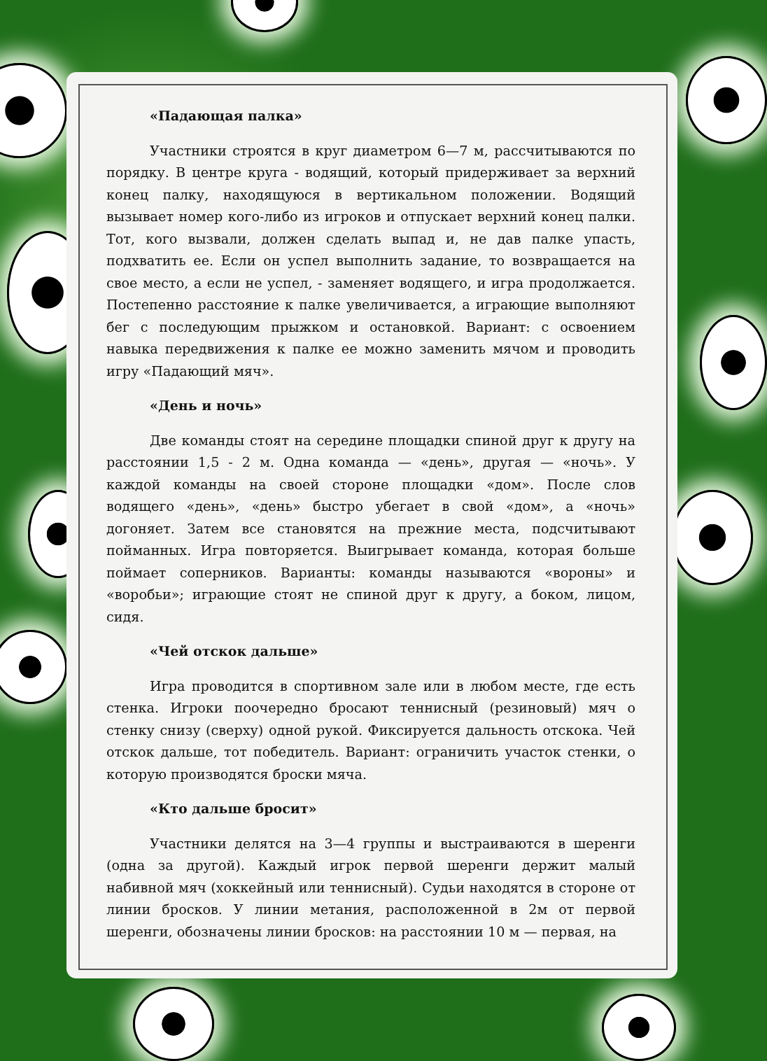«Падающая палка»
Участники строятся в круг диаметром 6—7 м, рассчитываются по порядку. В центре круга - водящий, который придерживает за верхний конец палку, находящуюся в вертикальном положении. Водящий вызывает номер кого-либо из игроков и отпускает верхний конец палки. Тот, кого вызвали, должен сделать выпад и, не дав палке упасть, подхватить ее. Если он успел выполнить задание, то возвращается на свое место, а если не успел, - заменяет водящего, и игра продолжается. Постепенно расстояние к палке увеличивается, а играющие выполняют бег с последующим прыжком и остановкой. Вариант: с освоением навыка передвижения к палке ее можно заменить мячом и проводить игру «Падающий мяч».
«День и ночь»
Две команды стоят на середине площадки спиной друг к другу на расстоянии 1,5 - 2 м. Одна команда — «день», другая — «ночь». У каждой команды на своей стороне площадки «дом». После слов водящего «день», «день» быстро убегает в свой «дом», а «ночь» догоняет. Затем все становятся на прежние места, подсчитывают пойманных. Игра повторяется. Выигрывает команда, которая больше поймает соперников. Варианты: команды называются «вороны» и «воробьи»; играющие стоят не спиной друг к другу, а боком, лицом, сидя.
«Чей отскок дальше»
Игра проводится в спортивном зале или в любом месте, где есть стенка. Игроки поочередно бросают теннисный (резиновый) мяч о стенку снизу (сверху) одной рукой. Фиксируется дальность отскока. Чей отскок дальше, тот победитель. Вариант: ограничить участок стенки, о которую производятся броски мяча.
«Кто дальше бросит»
Участники делятся на 3—4 группы и выстраиваются в шеренги (одна за другой). Каждый игрок первой шеренги держит малый набивной мяч (хоккейный или теннисный). Судьи находятся в стороне от линии бросков. У линии метания, расположенной в 2м от первой шеренги, обозначены линии бросков: на расстоянии 10 м — первая, на